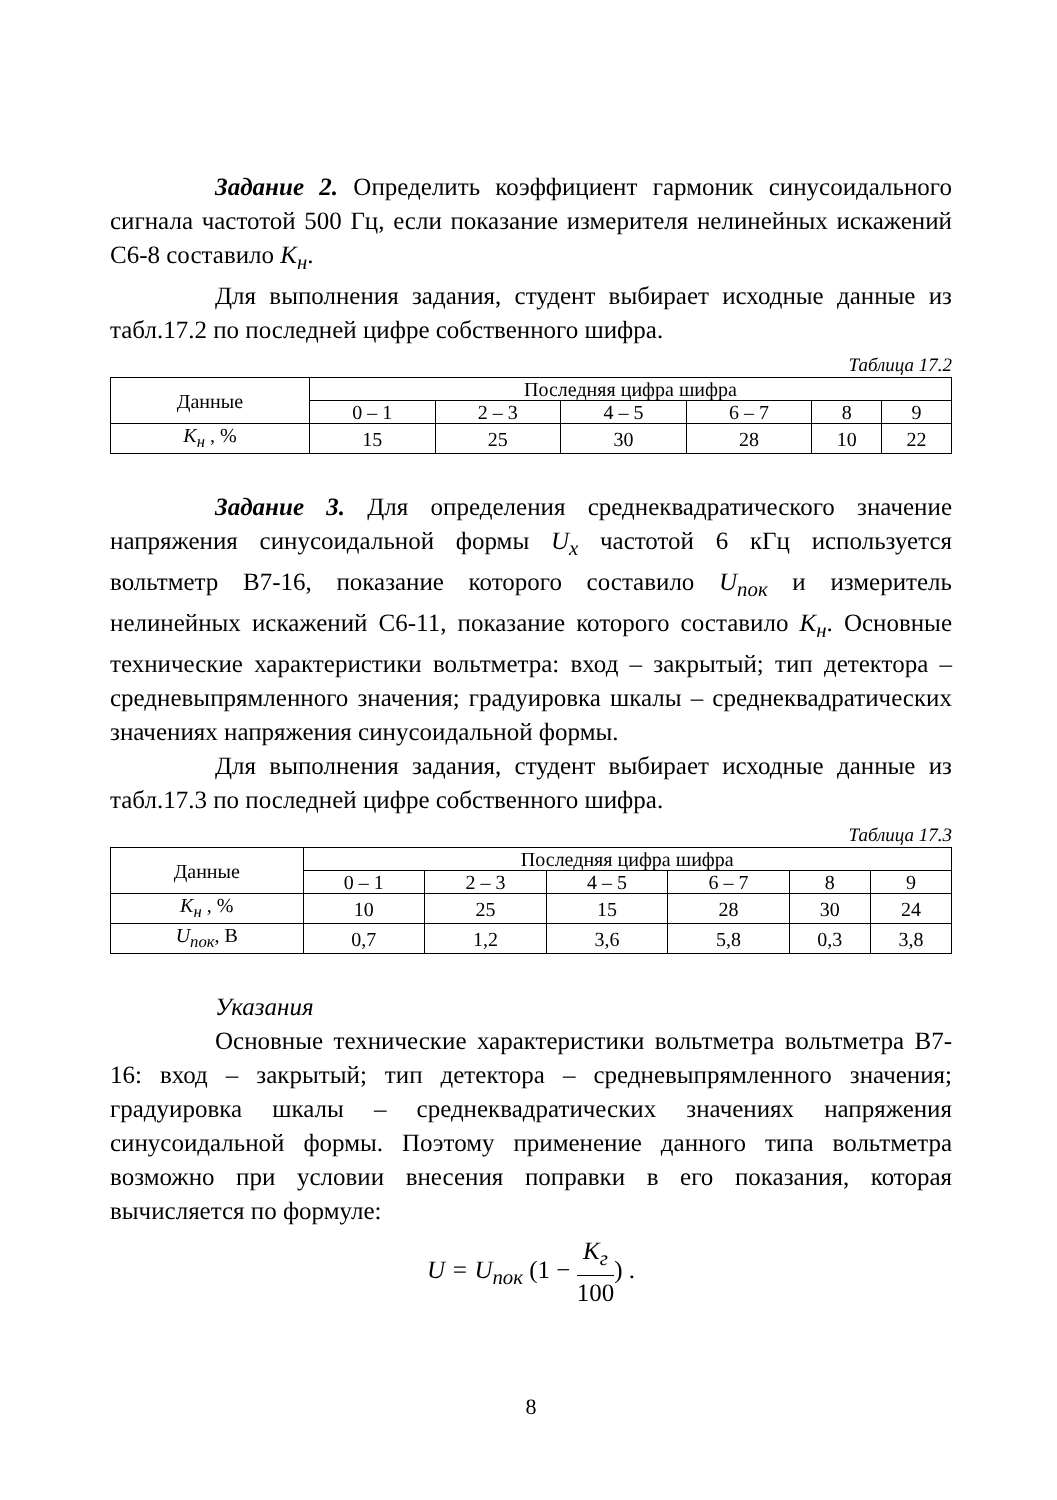Задание 2. Определить коэффициент гармоник синусоидального сигнала частотой 500 Гц, если показание измерителя нелинейных искажений С6-8 составило K<sub>н</sub>.
Для выполнения задания, студент выбирает исходные данные из табл.17.2 по последней цифре собственного шифра.
Таблица 17.2
| Данные | Последняя цифра шифра | | | | | |
| --- | --- | --- | --- | --- | --- | --- |
| | 0 – 1 | 2 – 3 | 4 – 5 | 6 – 7 | 8 | 9 |
| K<sub>н</sub> , % | 15 | 25 | 30 | 28 | 10 | 22 |
Задание 3. Для определения среднеквадратического значение напряжения синусоидальной формы U<sub>x</sub> частотой 6 кГц используется вольтметр В7-16, показание которого составило U<sub>пок</sub> и измеритель нелинейных искажений С6-11, показание которого составило K<sub>н</sub>. Основные технические характеристики вольтметра: вход – закрытый; тип детектора – средневыпрямленного значения; градуировка шкалы – среднеквадратических значениях напряжения синусоидальной формы.
Для выполнения задания, студент выбирает исходные данные из табл.17.3 по последней цифре собственного шифра.
Таблица 17.3
| Данные | Последняя цифра шифра | | | | | |
| --- | --- | --- | --- | --- | --- | --- |
| | 0 – 1 | 2 – 3 | 4 – 5 | 6 – 7 | 8 | 9 |
| K<sub>н</sub> , % | 10 | 25 | 15 | 28 | 30 | 24 |
| U<sub>пок</sub> , В | 0,7 | 1,2 | 3,6 | 5,8 | 0,3 | 3,8 |
Указания
Основные технические характеристики вольтметра вольтметра В7-16: вход – закрытый; тип детектора – средневыпрямленного значения; градуировка шкалы – среднеквадратических значениях напряжения синусоидальной формы. Поэтому применение данного типа вольтметра возможно при условии внесения поправки в его показания, которая вычисляется по формуле:
U = U<sub>пок</sub> (1 − K<sub>г</sub> 100) .
8